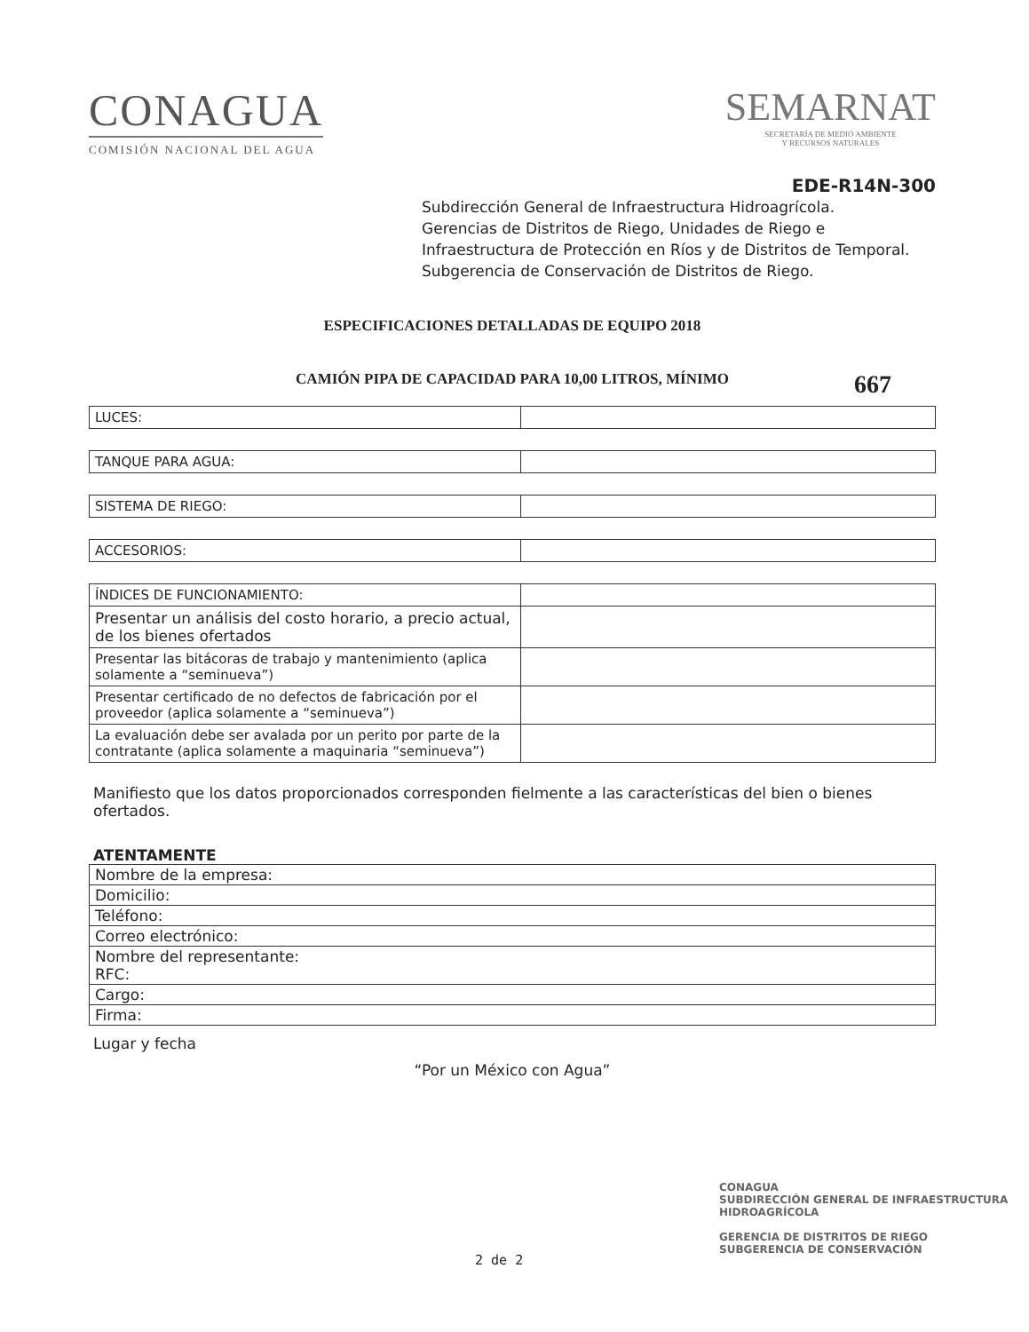CONAGUA
COMISIÓN NACIONAL DEL AGUA
SEMARNAT
SECRETARÍA DE MEDIO AMBIENTE
Y RECURSOS NATURALES
EDE-R14N-300
Subdirección General de Infraestructura Hidroagrícola.
Gerencias de Distritos de Riego, Unidades de Riego e Infraestructura de Protección en Ríos y de Distritos de Temporal.
Subgerencia de Conservación de Distritos de Riego.
ESPECIFICACIONES DETALLADAS DE EQUIPO 2018
CAMIÓN PIPA DE CAPACIDAD PARA 10,00 LITROS, MÍNIMO
667
| LUCES: | |
| TANQUE PARA AGUA: | |
| SISTEMA DE RIEGO: | |
| ACCESORIOS: | |
| ÍNDICES DE FUNCIONAMIENTO: | |
| Presentar un análisis del costo horario, a precio actual, de los bienes ofertados | |
| Presentar las bitácoras de trabajo y mantenimiento (aplica solamente a “seminueva”) | |
| Presentar certificado de no defectos de fabricación por el proveedor (aplica solamente a “seminueva”) | |
| La evaluación debe ser avalada por un perito por parte de la contratante (aplica solamente a maquinaria “seminueva”) | |
Manifiesto que los datos proporcionados corresponden fielmente a las características del bien o bienes ofertados.
ATENTAMENTE
| Nombre de la empresa: |
| Domicilio: |
| Teléfono: |
| Correo electrónico: |
| Nombre del representante: RFC: |
| Cargo: |
| Firma: |
Lugar y fecha
“Por un México con Agua”
CONAGUA
SUBDIRECCIÓN GENERAL DE INFRAESTRUCTURA HIDROAGRÍCOLA
GERENCIA DE DISTRITOS DE RIEGO
SUBGERENCIA DE CONSERVACIÓN
2 de 2